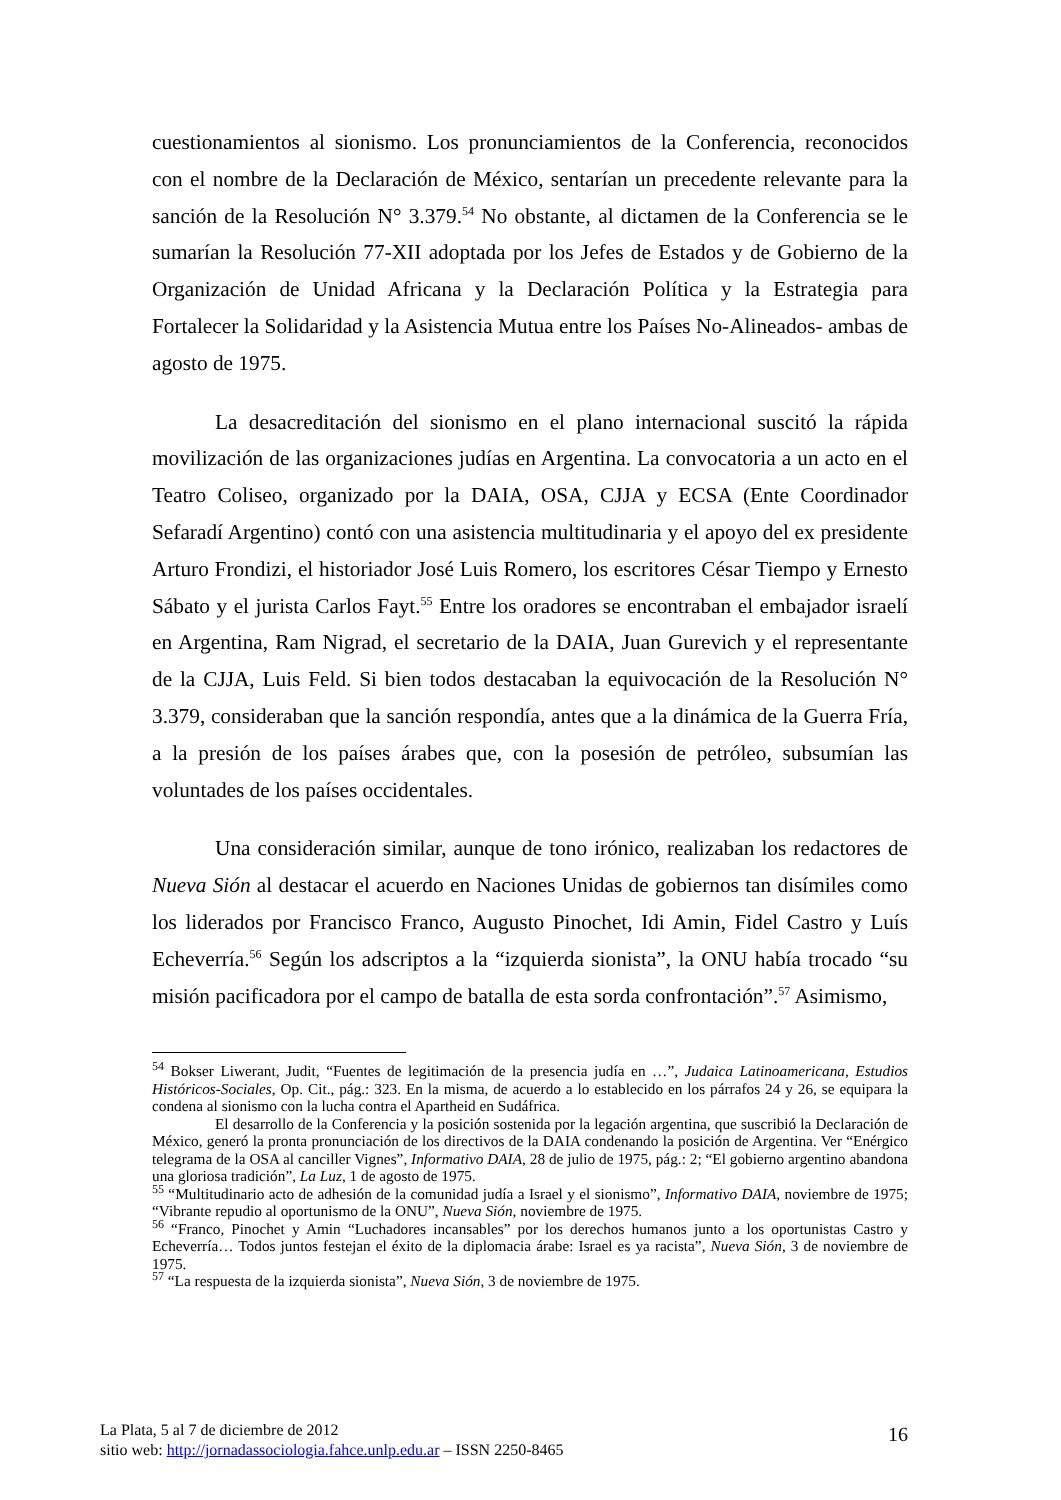cuestionamientos al sionismo. Los pronunciamientos de la Conferencia, reconocidos con el nombre de la Declaración de México, sentarían un precedente relevante para la sanción de la Resolución N° 3.379.<sup>54</sup> No obstante, al dictamen de la Conferencia se le sumarían la Resolución 77-XII adoptada por los Jefes de Estados y de Gobierno de la Organización de Unidad Africana y la Declaración Política y la Estrategia para Fortalecer la Solidaridad y la Asistencia Mutua entre los Países No-Alineados- ambas de agosto de 1975.
La desacreditación del sionismo en el plano internacional suscitó la rápida movilización de las organizaciones judías en Argentina. La convocatoria a un acto en el Teatro Coliseo, organizado por la DAIA, OSA, CJJA y ECSA (Ente Coordinador Sefaradí Argentino) contó con una asistencia multitudinaria y el apoyo del ex presidente Arturo Frondizi, el historiador José Luis Romero, los escritores César Tiempo y Ernesto Sábato y el jurista Carlos Fayt.<sup>55</sup> Entre los oradores se encontraban el embajador israelí en Argentina, Ram Nigrad, el secretario de la DAIA, Juan Gurevich y el representante de la CJJA, Luis Feld. Si bien todos destacaban la equivocación de la Resolución N° 3.379, consideraban que la sanción respondía, antes que a la dinámica de la Guerra Fría, a la presión de los países árabes que, con la posesión de petróleo, subsumían las voluntades de los países occidentales.
Una consideración similar, aunque de tono irónico, realizaban los redactores de Nueva Sión al destacar el acuerdo en Naciones Unidas de gobiernos tan disímiles como los liderados por Francisco Franco, Augusto Pinochet, Idi Amin, Fidel Castro y Luís Echeverría.<sup>56</sup> Según los adscriptos a la “izquierda sionista”, la ONU había trocado “su misión pacificadora por el campo de batalla de esta sorda confrontación”.<sup>57</sup> Asimismo,
<sup>54</sup> Bokser Liwerant, Judit, “Fuentes de legitimación de la presencia judía en …”, Judaica Latinoamericana, Estudios Históricos-Sociales, Op. Cit., pág.: 323. En la misma, de acuerdo a lo establecido en los párrafos 24 y 26, se equipara la condena al sionismo con la lucha contra el Apartheid en Sudáfrica.
El desarrollo de la Conferencia y la posición sostenida por la legación argentina, que suscribió la Declaración de México, generó la pronta pronunciación de los directivos de la DAIA condenando la posición de Argentina. Ver “Enérgico telegrama de la OSA al canciller Vignes”, Informativo DAIA, 28 de julio de 1975, pág.: 2; “El gobierno argentino abandona una gloriosa tradición”, La Luz, 1 de agosto de 1975.
<sup>55</sup> “Multitudinario acto de adhesión de la comunidad judía a Israel y el sionismo”, Informativo DAIA, noviembre de 1975; “Vibrante repudio al oportunismo de la ONU”, Nueva Sión, noviembre de 1975.
<sup>56</sup> “Franco, Pinochet y Amin “Luchadores incansables” por los derechos humanos junto a los oportunistas Castro y Echeverría… Todos juntos festejan el éxito de la diplomacia árabe: Israel es ya racista”, Nueva Sión, 3 de noviembre de 1975.
<sup>57</sup> “La respuesta de la izquierda sionista”, Nueva Sión, 3 de noviembre de 1975.
La Plata, 5 al 7 de diciembre de 2012
sitio web: http://jornadassociologia.fahce.unlp.edu.ar – ISSN 2250-8465
16